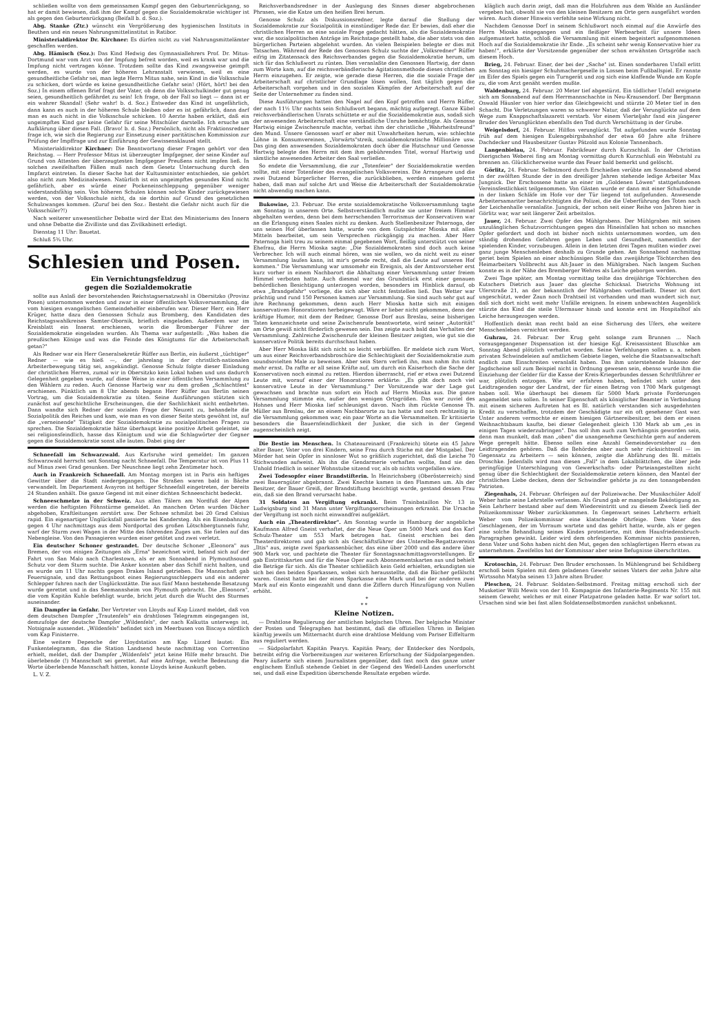schließen wollte von dem gemeinsamen Kampf gegen den Geburtenrückgang, so hat er damit bewiesen, daß ihm der Kampf gegen die Sozialdemokratie wichtiger ist als gegen den Geburtenrückgang (Beifall b. d. Soz.).
Abg. Stanke (Ztr.) wünscht ein Vergrößerung des hygienischen Instituts in Beuthen und ein neues Nahrungsmittelinstitut in Ratibor.
Ministerialdirektor Dr. Kirchner: Es dürfen nicht zu viel Nahrungsmittelämter geschaffen werden.
Abg. Hämisch (Soz.): Das Kind Hedwig des Gymnasiallehrers Prof. Dr. Mitus-Dortmund war vom Arzt von der Impfung befreit worden, weil es krank war und die Impfung nicht vertragen könne. Trotzdem sollte das Kind zwangsweise geimpft werden, es wurde von der höheren Lehranstalt verwiesen, weil es eine gesundheitliche Gefahr sei, man legte Herrn Mitus nahe, sein Kind in die Volksschule zu schicken, dort würde es keine gesundheitliche Gefahr sein! (Hört, hört! bei den Soz.) In einem offenen Brief fragt der Vater, ob denn die Volksschulkinder gut genug seien, gesundheitlich gefährdet zu sein! Ich frage, ob der Fall so liegt — dann ist er ein wahrer Skandal! (Sehr wahr! b. d. Soz.) Entweder das Kind ist ungefährlich, dann kann es auch in der höheren Schule bleiben oder es ist gefährlich, dann darf man es auch nicht in die Volksschule schicken. 10 Aerzte haben erklärt, daß ein ungeimpftes Kind gar keine Gefahr für seine Mitschüler darstelle. Ich ersuche um Aufklärung über diesen Fall. (Bravo! b. d. Soz.) Persönlich, nicht als Fraktionsredner frage ich, wie sich die Regierung zur Einsetzung einer paritätischen Kommission zur Prüfung der Impffrage und zur Einführung der Gewissensklausel stellt.
Ministerialdirektor Kirchner: Die Beantwortung dieser Fragen gehört vor den Reichstag. — Herr Professor Mitus ist überzeugter Impfgegner, der seine Kinder auf Grund von Attesten der überzeugtesten Impfgegner Preußens nicht impfen ließ. In solchen zweifelhaften Fällen muß nach dem Gesetz Untersuchung durch den Impfarzt eintreten. In dieser Sache hat der Kultusminister entschieden, sie gehört also nicht zum Medizinalwesen. Natürlich ist ein ungeimpftes gesundes Kind nicht gefährlich, aber es würde einer Pockeneinschleppung gegenüber weniger widerstandsfähig sein. Von höheren Schulen können solche Kinder zurückgewiesen werden, von der Volksschule nicht, da sie dorthin auf Grund des gesetzlichen Schulzwanges kommen. (Zuruf bei den Soz.: Besteht die Gefahr nicht auch für die Volksschüler?!)
Nach weiterer unwesentlicher Debatte wird der Etat des Ministeriums des Innern und ohne Debatte die Zivilliste und das Zivilkabinett erledigt.
Dienstag 11 Uhr: Bauetat.
Schluß 5¾ Uhr.
Schlesien und Posen.
Ein Vernichtungsfeldzug
gegen die Sozialdemokratie
sollte aus Anlaß der bevorstehenden Reichstagsersatzwahl in Obersitzko (Provinz Posen) unternommen werden und zwar in einer öffentlichen Volksversammlung, die vom hiesigen evangelischen Gemeindehelfer einberufen war. Dieser Herr, ein Herr Krüger, hatte dazu den Genossen Schulz aus Bromberg, den Kandidaten des Reichstagswahlkreises Samter-Obornik, brieflich eingeladen. Außerdem war im Kreisblatt ein Inserat erschienen, worin die Bromberger Führer der Sozialdemokratie eingeladen wurden. Als Thema war aufgestellt: „Was haben die preußischen Könige und was die Feinde des Königtums für die Arbeiterschaft getan?"
Als Redner war ein Herr Generalsekretär Rüffer aus Berlin, ein äußerst „tüchtiger" Redner — wie es hieß —, der jahrelang in der christlich-nationalen Arbeiterbewegung tätig sei, angekündigt. Genosse Schulz folgte dieser Einladung der christlichen Herren, zumal wir in Obersitzko kein Lokal haben und uns dadurch Gelegenheit gegeben wurde, auf diese Weise in einer öffentlichen Versammlung zu den Wählern zu reden. Auch Genosse Hartwig war zu dem großen „Schlachtfest" erschienen. Pünktlich um 8 Uhr abends begann Herr Rüffer aus Berlin seinen Vortrag, um die Sozialdemokratie zu töten. Seine Ausführungen stützten sich zunächst auf geschichtliche Erscheinungen, die der Sachlichkeit nicht entbehrten. Dann wandte sich Redner der sozialen Frage der Neuzeit zu, behandelte die Sozialpolitik des Reiches und kam, wie man es von dieser Seite stets gewöhnt ist, auf die „verneinende" Tätigkeit der Sozialdemokratie zu sozialpolitischen Fragen zu sprechen. Die Sozialdemokratie hätte überhaupt keine positive Arbeit geleistet, sie sei religionsfeindlich, hasse das Königtum und wie die Schlagwörter der Gegner gegen die Sozialdemokratie sonst alle lauten. Dabei ging der
Schneefall im Schwarzwald. Aus Karlsruhe wird gemeldet: Im ganzen Schwarzwald herrscht seit Sonntag nacht Schneefall. Die Temperatur ist von Plus 11 auf Minus zwei Grad gesunken. Der Neuschnee liegt zehn Zentimeter hoch.
Auch in Frankreich Schneefall. Am Montag morgen ist in Paris ein heftiges Gewitter über die Stadt niedergegangen. Die Straßen waren bald in Bäche verwandelt. Im Departement Avayron ist heftiger Schneefall eingetreten, der bereits 24 Stunden anhält. Die ganze Gegend ist mit einer dichten Schneeschicht bedeckt.
Schneeschmelze in der Schweiz. Aus allen Tälern am Nordfuß der Alpen werden die heftigsten Föhnstürme gemeldet. An manchen Orten wurden Dächer abgehoben, Kraftleitungen zerstört usw. Der Schnee schmilzt bei 20 Grad Celsius rapid. Ein eigenartiger Unglücksfall passierte bei Kandersteg. Als ein Eisenbahnzug gegen 4 Uhr nachmittags aus dem Nordportal des großen Lötschbergtunnels fuhr, warf der Sturm zwei Wagen in der Mitte des fahrenden Zuges um. Sie fielen auf das Nebengleise. Von den Passagieren wurden einer getötet und zwei verletzt.
Ein deutscher Schoner gestrandet. Der deutsche Schoner „Eleonora" aus Bremen, der von einigen Zeitungen als „Erna" bezeichnet wird, befand sich auf der Fahrt von San Malo nach Charlestown, als er am Sonnabend in Plymouthsound Schutz vor dem Sturm suchte. Die Anker konnten aber das Schiff nicht halten, und es wurde um 11 Uhr nachts gegen Drakes Island getrieben. Die Mannschaft gab Feuersignale, und das Rettungsboot eines Regierungsschleppers und ein anderer Schlepper fuhren nach der Unglücksstätte. Die aus fünf Mann bestehende Besatzung wurde gerettet und in das Seemannsheim von Plymouth gebracht. Die „Eleonora", die vom Kapitän Kuhle befehligt wurde, bricht jetzt durch die Wucht des Sturmes auseinander.
Ein Dampfer in Gefahr. Der Vertreter von Lloyds auf Kap Lizard meldet, daß von dem deutschen Dampfer „Trautenfels" ein drahtloses Telegramm eingegangen ist, demzufolge der deutsche Dampfer „Wildenfels", der nach Kalkutta unterwegs ist, Notsignale aussendet. „Wildenfels" befindet sich im Meerbusen von Biscaya nördlich vom Kap Finisterre.
Eine weitere Depesche der Lloydstation am Kap Lizard lautet: Ein Funkentelegramm, das die Station Landsend heute nachmittag von Correntino erhielt, meldet, daß der Dampfer „Wildenfels" jetzt keine Hilfe mehr braucht. Die überlebende (!) Mannschaft sei gerettet. Auf eine Anfrage, welche Bedeutung die Worte überlebende Mannschaft hätten, konnte Lloyds keine Auskunft geben.
L. V. Z.
Reichsverbandsredner in der Auslegung des Sinnes dieser abgebrochenen Phrasen, wie die Katze um den heißen Brei herum.
Genosse Schulz als Diskussionsredner, legte darauf die Stellung der Sozialdemokratie zur Sozialpolitik in einstündiger Rede dar. Er bewies, daß eher die christlichen Herren an eine soziale Frage gedacht hätten, als die Sozialdemokratie war, die sozialpolitischen Anträge im Reichstage gestellt habe, die aber stets von den bürgerlichen Parteien abgelehnt wurden. An vielen Beispielen belegte er dies mit Tatsachen. Während der Rede des Genossen Schulz suchte der „Volksredner" Rüffer eifrig im Zitatensack des Reichsverbandes gegen die Sozialdemokratie herum, um sich für das Schlußwort zu rüsten. Dies veranlaßte den Genossen Hartwig, der dann zum Worte kam, auf die reichsverbändlerische Agitationsmethode dieses christlichen Herrn einzugehen. Er zeigte, wie gerade diese Herren, die die soziale Frage der Arbeiterschaft auf christlicher Grundlage lösen wollen, fast täglich gegen die Arbeiterschaft vorgehen und in den sozialen Kämpfen der Arbeiterschaft auf der Seite der Unternehmer zu finden sind.
Diese Ausführungen hatten den Nagel auf den Kopf getroffen und Herrn Rüffer, der nach 11½ Uhr nachts sein Schlußwort begann, mächtig aufgeregt. Ganze Kübel reichsverbändlerischen Unrats schüttete er auf die Sozialdemokratie aus, sodaß sich der anwesenden Arbeiterschaft eine verständliche Unruhe bemächtigte. Als Genosse Hartwig einige Zwischenrufe machte, verbat ihm der christliche „Wahrheitsfreund" den Mund. Unsere Genossen warf er aber mit Unwahrheiten herum, wie: schlechte Löhne in Konsumvereinen, „Vorwärts"streik, sozialdemokratische Millionäre usw. Das ging den anwesenden Sozialdemokraten doch über die Hutschnur und Genosse Hartwig belegte den Herrn mit dem ihm gebührenden Titel, worauf Hartwig und sämtliche anwesenden Arbeiter den Saal verließen.
So endete die Versammlung, die zur „Totenfeier" der Sozialdemokratie werden sollte, mit einer Totenfeier des evangelischen Volksvereins. Die Arrangeure und die zwei Dutzend bürgerlicher Herren, die zurückblieben, werden einsehen gelernt haben, daß man auf solche Art und Weise die Arbeiterschaft der Sozialdemokratie nicht abwendig machen kann.
Bukowine, 23. Februar. Die erste sozialdemokratische Volksversammlung tagte am Sonntag in unserem Orte. Selbstverständlich mußte sie unter freiem Himmel abgehalten werden, denn bei dem herrschenden Terrorismus der Konservativen war an die Erlangung eines Saales nicht zu denken. Auch Stellenbesitzer Paternoga, der uns seinen Hof überlassen hatte, wurde von dem Gutspächter Mioska mit allen Mitteln bearbeitet, um sein Versprechen rückgängig zu machen. Aber Herr Paternoga hielt treu zu seinem einmal gegebenen Wort, fleißig unterstützt von seiner Ehefrau, die Herrn Mioska sagte: „Die Sozialdemokraten sind doch auch keine Verbrecher. Ich will auch einmal hören, was sie wollen, wo da nicht weit zu einer Versammlung laufen kann, ist mir's gerade recht, daß die Leute auf unseren Hof kommen." Die Versammlung war umsomehr ein Ereignis, als der Amtsvorsteher erst kurz vorher in einem Nachbarort die Abhaltung einer Versammlung unter freiem Himmel verboten hatte. Auch diesmal war das Grundstück erst einer genauen behördlichen Besichtigung unterzogen worden, besonders im Hinblick darauf, ob etwa „Brandgefahr" vorliege, die sich aber nicht feststellen ließ. Das Wetter war prächtig und rund 150 Personen kamen zur Versammlung. Sie sind auch sehr gut auf ihre Rechnung gekommen, denn auch Herr Mioska hatte sich mit einigen konservativen Honoratioren herbeigewagt. Wäre er lieber nicht gekommen, denn der kräftige Humor, mit dem der Redner, Genosse Dorf aus Breslau, seine bisherigen Taten kennzeichnete und seine Zwischenrufe beantwortete, wird seiner „Autorität" am Orte gewiß nicht förderlich gewesen sein. Das zeigte auch bald das Verhalten der Versammlung. Zahlreiche Zwischenrufe der kleinen Besitzer zeigten, wie gut sie die konservative Politik bereits durchschaut haben.
Aber Herr Mioska läßt sich nicht so leicht verblüffen. Er meldete sich zum Wort, um aus einer Reichsverbandsbroschüre die Schlechtigkeit der Sozialdemokratie zum soundsovielten Male zu beweisen. Aber sein Stern verließ ihn, man nahm ihn nicht mehr ernst. Da raffte er all seine Kräfte auf, um durch ein Kaiserhoch die Sache der Konservativen noch einmal zu retten. Hierdon überrascht, rief er etwa zwei Dutzend Leute mit, worauf einer der Honoratioren erklärte: „Es gibt doch noch viel konservative Leute in der Versammlung." Der Vorsitzende war der Lage gut gewachsen und brachte nun sofort ein Hoch auf Herrn Mioska aus. Die ganze Versammlung stimmte ein, außer den wenigen Ortsgrößen. Das war zuviel des Hohnes und Herr Mioska lief schleunigst davon. Nach ihm rückte Genosse Th. Müller aus Breslau, der an einem Nachbarorte zu tun hatte und noch rechtzeitig in die Versammlung gekommen war, ein paar Worte an die Versammelten. Er kritisierte besonders die Bauernfeindlichkeit der Junker, die sich in der Gegend augenscheinlich zeigt.
Die Bestie im Menschen. In Chateaureinard (Frankreich) tötete ein 45 Jahre alter Bauer, Vater von drei Kindern, seine Frau durch Stiche mit der Mistgabel. Der Mörder hat sein Opfer in sinnloser Wut so gräßlich zugerichtet, daß die Leiche 70 Stichwunden aufweist. Als ihn die Gendarmerie verhaften wollte, fand sie den Unhold friedlich in seiner Wohnstube sitzend vor, als ob nichts vorgefallen wäre.
Zwei Todesopfer einer Brandstifterin. In Heinrichsberg (Oberösterreich) sind zwei Bauerngüter abgebrannt. Zwei Knechte kamen in den Flammen um. Als der Besitzer, der Bauer Greiß, der Brandstiftung bezichtigt wurde, gestand dessen Frau ein, daß sie den Brand verursacht habe.
31 Soldaten an Vergiftung erkrankt. Beim Trainbataillon Nr. 13 in Ludwigsburg sind 31 Mann unter Vergiftungserscheinungen erkrankt. Die Ursache der Vergiftung ist noch nicht einwandfrei aufgeklärt.
Auch ein „Theaterdirektor". Am Sonntag wurde in Hamburg der angebliche Kaufmann Alfred Gneist verhaftet, der die Neue Oper um 5000 Mark und das Karl Schulz-Theater um 553 Mark betrogen hat. Gneist erschien bei den Theaterdirektoren und gab sich als Geschäftsführer des Unterelbe-Regattavereins „Iltis" aus, zeigte zwei Sparkassenbücher, das eine über 2000 und das andere über 900 Mark vor, und pachtete die Theater für Sonntagsnachmittagsvorstellungen. Er gab Eintrittskarten und für die Neue Oper auch Abonnementskarten aus und behielt die Beträge für sich. Als die Theater schließlich kein Geld erhielten, erkundigten sie sich bei den beiden Sparkassen, wobei sich herausstellte, daß die Bücher gefälscht waren. Gneist hatte bei der einen Sparkasse eine Mark und bei der anderen zwei Mark auf ein Konto eingezahlt und dann die Ziffern durch Hinzufügung von Nullen erhöht.
*
* *
Kleine Notizen.
— Drahtlose Regulierung der amtlichen belgischen Uhren. Der belgische Minister der Posten und Telegraphen hat bestimmt, daß die offiziellen Uhren in Belgien künftig jeweils um Mitternacht durch eine drahtlose Meldung vom Pariser Eiffelturm aus reguliert werden.
— Südpolarfahrt Kapitän Pearys. Kapitän Peary, der Entdecker des Nordpols, betreibt eifrig die Vorbereitungen zur weiteren Erforschung der Südpolargegenden. Peary äußerte sich einem Journalisten gegenüber, daß fast noch das ganze unter englischem Einfluß stehende Gebiet in der Gegend des Wedell-Landes unerforscht sei, und daß eine Expedition überschende Resultate ergeben würde.
kläglich auch darin zeigt, daß man die Holzfuhren aus dem Walde an Ausländer vergeben hat, obwohl sie von den kleinen Besitzern am Orte gern ausgeführt worden wären. Auch dieser Hinweis verfehlte seine Wirkung nicht.
Nachdem Genosse Dorf in seinem Schlußwort noch einmal auf die Anwürfe des Herrn Mioska eingegangen und ein fleißiger Werbearbeit für unsere Ideen aufgemuntert hatte, schloß die Versammlung mit einem begeistert aufgenommenen Hoch auf die Sozialdemokratie ihr Ende. „Es scheint sehr wenig Konservative hier zu haben!", erklärte der Vorsitzende gegenüber der schon erwähnten Ortsgröße nach diesem Hoch.
Brieg, 24. Februar. Einer, der bei der „Sache" ist. Einen sonderbaren Unfall erlitt am Sonntag ein hiesiger Schuhmachergeselle in Lossen beim Fußballspiel. Er rannte im Eifer des Spiels gegen ein Turngerät und zog sich eine klaffende Wunde am Kopfe zu, die vom Arzt genäht werden mußte.
Waldenburg, 24. Februar. 20 Meter tief abgestürzt. Ein tödlicher Unfall ereignete sich am Sonnabend auf dem Herrmannschachte in Neu-Krausendorf. Der Bergmann Oswald Häusler von hier verlor das Gleichgewicht und stürzte 20 Meter tief in den Schacht. Die Verletzungen waren so schwerer Natur, daß der Verunglückte auf dem Wege zum Knappschaftslazarett verstarb. Vor einem Vierteljahr fand ein jüngerer Bruder des Verunglückten ebenfalls den Tod durch Verschüttung in der Grube.
Weigelsdorf, 24. Februar. Hilflos verunglückt. Tot aufgefunden wurde Sonntag früh auf dem hiesigen Eulengebirgsbahnhof der etwa 60 Jahre alte frühere Dachdecker und Hausbesitzer Gustav Pätzold aus Kolonie Tannenbach.
Langenbielau, 24. Februar. Fabrikfeuer durch Kurzschluß. In der Christian Dierigschen Weberei fing am Montag vormittag durch Kurzschluß ein Webstuhl zu brennen an. Glücklicherweise wurde das Feuer bald bemerkt und gelöscht.
Görlitz, 24. Februar. Selbstmord durch Erschießen verübte am Sonnabend abend in der zwölften Stunde der in den dreißiger Jahren stehende ledige Arbeiter Max Jungnick. Der Erschossene hatte an einer im „Goldenen Löwen" stattgefundenen Vereinsfestlichkeit teilgenommen. Von Gästen wurde er dann mit einer Schußwunde in der linken Schläfe im Hofe vor der Tür liegend tot aufgefunden. Anwesende Arbeitersamariter benachrichtigten die Polizei, die die Ueberführung des Toten nach der Leichenhalle veranlaßte. Jungnick, der schon seit einer Reihe von Jahren hier in Görlitz war, war seit längerer Zeit arbeitslos.
Jauer, 24. Februar. Zwei Opfer des Mühlgrabens. Der Mühlgraben mit seinen unzulänglichen Schutzvorrichtungen gegen das Hineinfallen hat schon so manches Opfer gefordert und doch ist bisher noch nichts unternommen worden, um den ständig drohenden Gefahren gegen Leben und Gesundheit, namentlich der spielenden Kinder, vorzubeugen. Allein in den letzten drei Tagen mußten wieder zwei ganz junge Menschenleben deshalb zu Grunde gehen. Am Sonnabend nachmittag geriet beim Spielen an einer abschüssigen Stelle das zweijährige Töchterchen des Heimarbeiters Vollbrecht aus Alt-Jauer in den Mühlgraben. Nach langem Suchen konnte es in der Nähe des Bremberger Wehres als Leiche geborgen werden.
Zwei Tage später, am Montag vormittag teilte das dreijährige Töchterchen des Kutschers Dietrich aus Jauer das gleiche Schicksal. Dietrichs Wohnung ist Uferstraße 21, an der bekanntlich der Mühlgraben vorbeifließt. Dieser ist dort ungeschützt, weder Zaun noch Drahtseil ist vorhanden und man wundert sich nur, daß sich dort nicht weit mehr Unfälle ereignen. In einem unbewachten Augenblick stürzte das Kind die steile Ufermauer hinab und konnte erst im Hospitalhof als Leiche herausgezogen werden.
Hoffentlich denkt man recht bald an eine Sicherung des Ufers, ehe weitere Menschenleben vernichtet werden.
Guhrau, 24. Februar. Der Krug geht solange zum Brunnen ... Nach vorausgegangener Dispensation ist der hiesige Kgl. Kreisassistent Bluschke am Sonntag Abend plötzlich verhaftet worden. Seine Verfehlungen sollen u. a. neben privaten Schwindeleien auf amtlichem Gebiete liegen, welche die Staatsanwaltschaft endlich zum Einschreiten veranlaßt haben. Das ihm unterstehende Inkasso der Jagdscheine soll zum Beispiel nicht in Ordnung gewesen sein, ebenso wurde ihm die Einziehung der Gelder für die Kasse der Kreis-Kriegerbundes dessen Schriftführer er war, plötzlich entzogen. Wie wir erfahren haben, befindet sich unter den Leidtragenden sogar der Landrat, der für einen Betrag von 1700 Mark gutgesagt haben soll. Wie überhaupt bei diesem für 5000 Mark private Forderungen angemeldet sein sollen. In seiner Eigenschaft als königlicher Beamter in Verbindung mit einem sicheren Auftreten hat es Bl. natürlich verstanden sich ausgedehnten Kredit zu verschaffen, trotzdem der Geschädigte nur ein oft gesehener Gast war. Unter anderem vermochte er einem hiesigen Gärtnereibesitzer, bei dem er einen Weihnachtsbaum kaufte, bei dieser Gelegenheit gleich 130 Mark ab um „es in einigen Tagen wiederzubringen". Das soll ihm auch zum Verhängnis geworden sein, denn man munkelt, daß man „oben" die unangenehme Geschichte gern auf anderem Wege geregelt hätte. Ebenso sollen eine Anzahl Gemeindevorsteher zu den Leidtragenden gehören. Daß die Behörden aber auch sehr rücksichtsvoll — im Gegensatz zu Arbeitern — sein können, zeigte die Abführung des Bl. mittels Droschke. Jedenfalls wird man diesen „Fall" in dem Lokalblättchen, die über jede geringfügige Unterschlagung von Gewerkschafts- oder Parteiangestellten nicht genug über die Schlechtigkeit der Sozialdemokratie zetern können, den Mantel der christlichen Liebe decken, denn der Schwindler gehörte ja zu den tonangebenden Patrioten.
Ziegenhals, 24. Februar. Ohrfeigen auf der Polizeiwache. Der Musikschüler Adolf Weber hatte seine Lehrstelle verlassen. Als Grund gab er mangelnde Beköstigung an. Sein Lehrherr bestand aber auf dem Wiedereintritt und zu diesem Zweck ließ der Polizeikommissar Weber zurückkommen. In Gegenwart seines Lehrherrn erhielt Weber vom Polizeikommissar eine klatschende Ohrfeige. Dem Vater des Geschlagenen, der im Vorraum wartete und das gehört hatte, wurde, als er gegen eine solche Behandlung seines Kindes protestierte, mit dem Hausfriedensbruch-Paragraphen gewinkt. Leider wird dem ohrfeigenden Kommissar nichts passieren, denn Vater und Sohn haben nicht den Mut, gegen den schlagfertigen Herrn etwas zu unternehmen. Zweifellos hat der Kommissar aber seine Befugnisse überschritten.
Krotoschin, 24. Februar. Den Bruder erschossen. In Mühlengrund bei Schildberg erschoß beim Spielen mit dem geladenen Gewehr seines Vaters der zehn Jahre alte Wirtssohn Matyba seinen 13 Jahre alten Bruder.
Pleschen, 24. Februar. Soldaten-Selbstmord. Freitag mittag erschoß sich der Musketier Willi Mewis von der 10. Kompagnie des Infanterie-Regiments Nr. 155 mit seinem Gewehr, welches er mit einer Platzpatrone geladen hatte. Er war sofort tot. Ursachen sind wie bei fast allen Soldatenselbstmorden zunächst unbekannt.